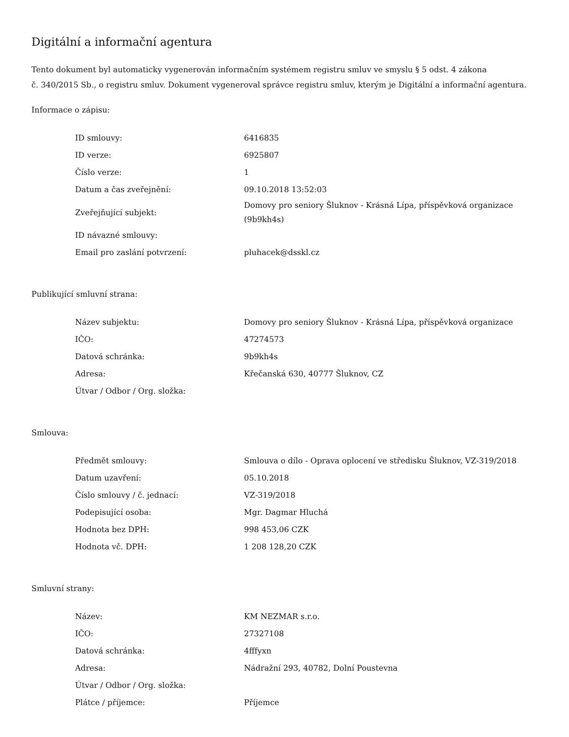Digitální a informační agentura
Tento dokument byl automaticky vygenerován informačním systémem registru smluv ve smyslu § 5 odst. 4 zákona
č. 340/2015 Sb., o registru smluv. Dokument vygeneroval správce registru smluv, kterým je Digitální a informační agentura.
Informace o zápisu:
| ID smlouvy: | 6416835 |
| ID verze: | 6925807 |
| Číslo verze: | 1 |
| Datum a čas zveřejnění: | 09.10.2018 13:52:03 |
| Zveřejňující subjekt: | Domovy pro seniory Šluknov - Krásná Lípa, příspěvková organizace (9b9kh4s) |
| ID návazné smlouvy: | |
| Email pro zaslání potvrzení: | pluhacek@dsskl.cz |
Publikující smluvní strana:
| Název subjektu: | Domovy pro seniory Šluknov - Krásná Lípa, příspěvková organizace |
| IČO: | 47274573 |
| Datová schránka: | 9b9kh4s |
| Adresa: | Křečanská 630, 40777 Šluknov, CZ |
| Útvar / Odbor / Org. složka: | |
Smlouva:
| Předmět smlouvy: | Smlouva o dílo - Oprava oplocení ve středisku Šluknov, VZ-319/2018 |
| Datum uzavření: | 05.10.2018 |
| Číslo smlouvy / č. jednací: | VZ-319/2018 |
| Podepisující osoba: | Mgr. Dagmar Hluchá |
| Hodnota bez DPH: | 998 453,06 CZK |
| Hodnota vč. DPH: | 1 208 128,20 CZK |
Smluvní strany:
| Název: | KM NEZMAR s.r.o. |
| IČO: | 27327108 |
| Datová schránka: | 4fffyxn |
| Adresa: | Nádražní 293, 40782, Dolní Poustevna |
| Útvar / Odbor / Org. složka: | |
| Plátce / příjemce: | Příjemce |